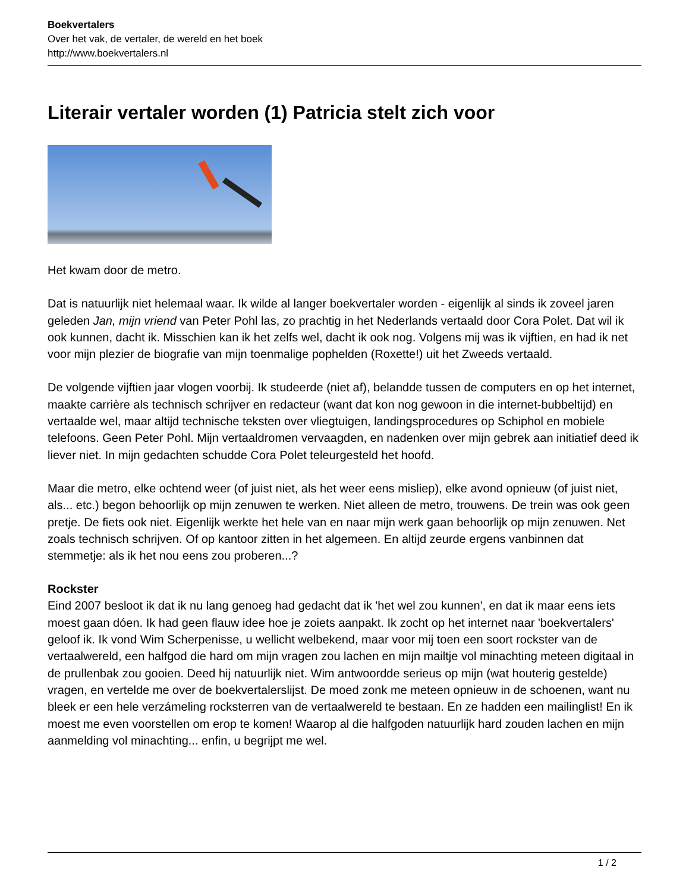Boekvertalers
Over het vak, de vertaler, de wereld en het boek
http://www.boekvertalers.nl
Literair vertaler worden (1) Patricia stelt zich voor
Het kwam door de metro.
Dat is natuurlijk niet helemaal waar. Ik wilde al langer boekvertaler worden - eigenlijk al sinds ik zoveel jaren geleden Jan, mijn vriend van Peter Pohl las, zo prachtig in het Nederlands vertaald door Cora Polet. Dat wil ik ook kunnen, dacht ik. Misschien kan ik het zelfs wel, dacht ik ook nog. Volgens mij was ik vijftien, en had ik net voor mijn plezier de biografie van mijn toenmalige pophelden (Roxette!) uit het Zweeds vertaald.
De volgende vijftien jaar vlogen voorbij. Ik studeerde (niet af), belandde tussen de computers en op het internet, maakte carrière als technisch schrijver en redacteur (want dat kon nog gewoon in die internet-bubbeltijd) en vertaalde wel, maar altijd technische teksten over vliegtuigen, landingsprocedures op Schiphol en mobiele telefoons. Geen Peter Pohl. Mijn vertaaldromen vervaagden, en nadenken over mijn gebrek aan initiatief deed ik liever niet. In mijn gedachten schudde Cora Polet teleurgesteld het hoofd.
Maar die metro, elke ochtend weer (of juist niet, als het weer eens misliep), elke avond opnieuw (of juist niet, als... etc.) begon behoorlijk op mijn zenuwen te werken. Niet alleen de metro, trouwens. De trein was ook geen pretje. De fiets ook niet. Eigenlijk werkte het hele van en naar mijn werk gaan behoorlijk op mijn zenuwen. Net zoals technisch schrijven. Of op kantoor zitten in het algemeen. En altijd zeurde ergens vanbinnen dat stemmetje: als ik het nou eens zou proberen...?
Rockster
Eind 2007 besloot ik dat ik nu lang genoeg had gedacht dat ik 'het wel zou kunnen', en dat ik maar eens iets moest gaan dóen. Ik had geen flauw idee hoe je zoiets aanpakt. Ik zocht op het internet naar 'boekvertalers' geloof ik. Ik vond Wim Scherpenisse, u wellicht welbekend, maar voor mij toen een soort rockster van de vertaalwereld, een halfgod die hard om mijn vragen zou lachen en mijn mailtje vol minachting meteen digitaal in de prullenbak zou gooien. Deed hij natuurlijk niet. Wim antwoordde serieus op mijn (wat houterig gestelde) vragen, en vertelde me over de boekvertalerslijst. De moed zonk me meteen opnieuw in de schoenen, want nu bleek er een hele verzámeling rocksterren van de vertaalwereld te bestaan. En ze hadden een mailinglist! En ik moest me even voorstellen om erop te komen! Waarop al die halfgoden natuurlijk hard zouden lachen en mijn aanmelding vol minachting... enfin, u begrijpt me wel.
1 / 2